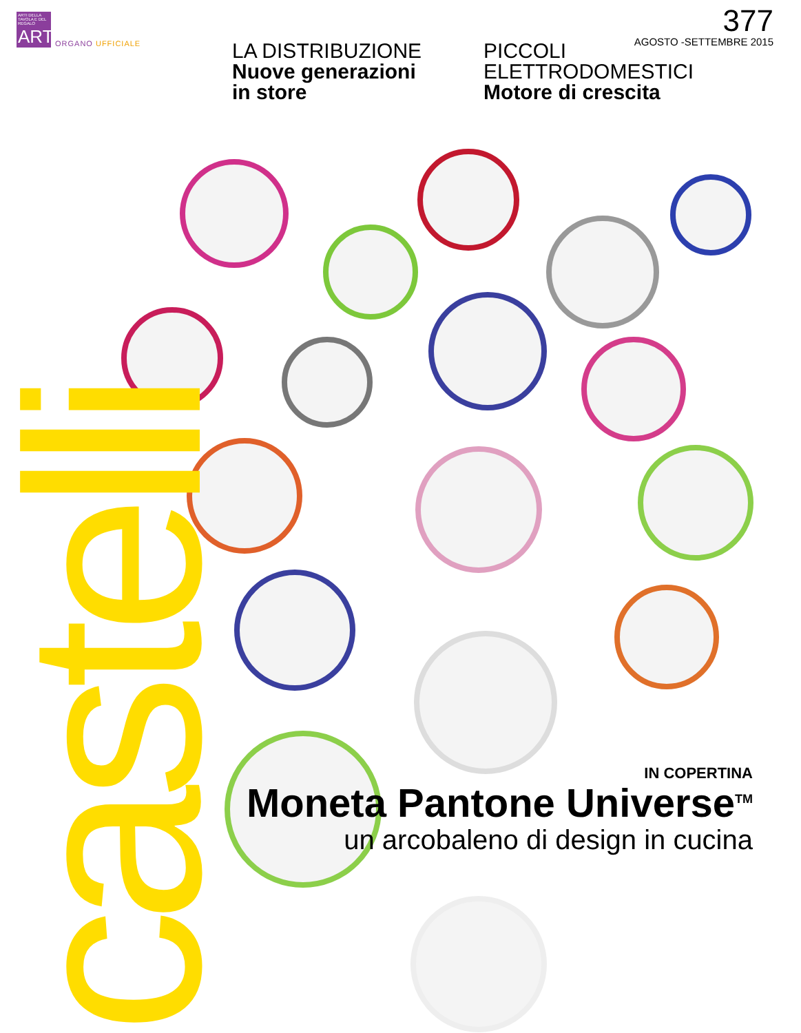castelli
ARTI DELLA TAVOLA E DEL REGALO
ART
ORGANO UFFICIALE
377
AGOSTO -SETTEMBRE 2015
LA DISTRIBUZIONE
Nuove generazioni
in store
PICCOLI
ELETTRODOMESTICI
Motore di crescita
IN COPERTINA
Moneta Pantone Universe<sup>TM</sup>
un arcobaleno di design in cucina